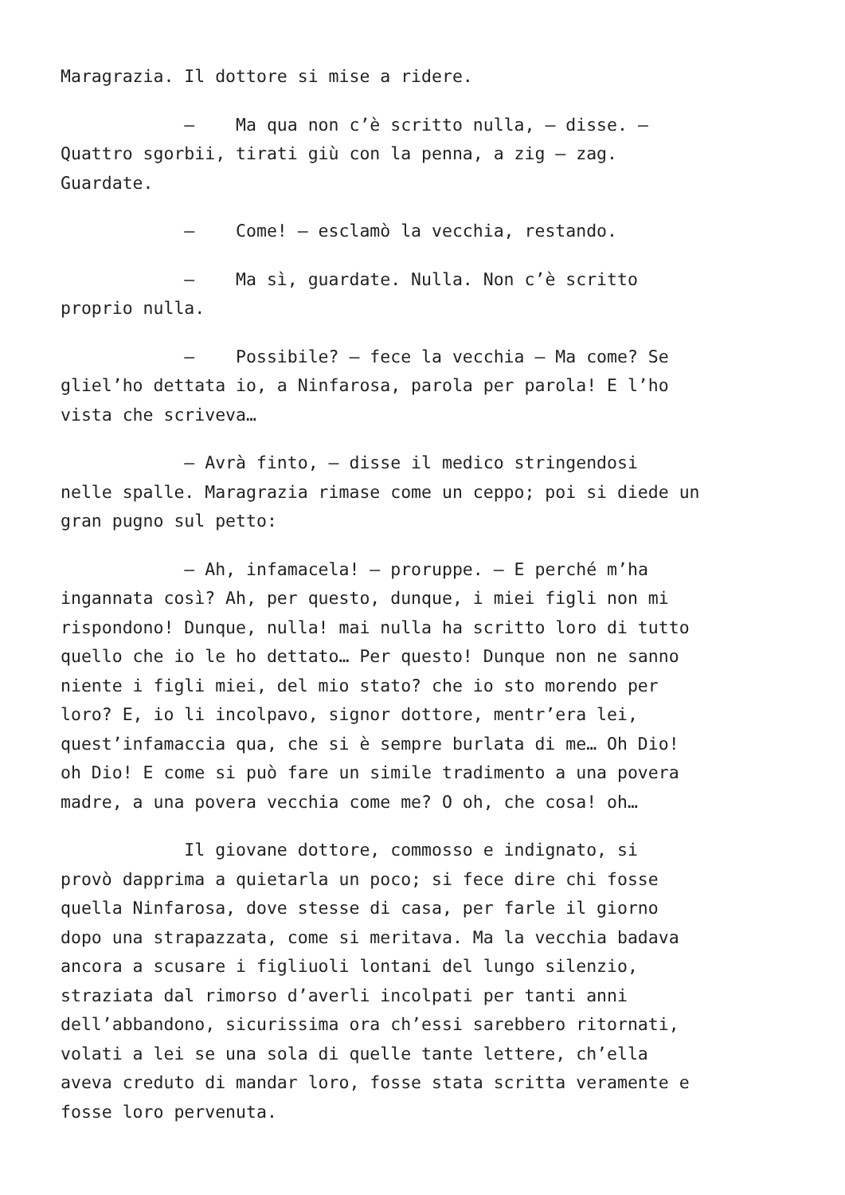Maragrazia. Il dottore si mise a ridere.
– Ma qua non c’è scritto nulla, – disse. – Quattro sgorbii, tirati giù con la penna, a zig – zag. Guardate.
– Come! – esclamò la vecchia, restando.
– Ma sì, guardate. Nulla. Non c’è scritto proprio nulla.
– Possibile? – fece la vecchia – Ma come? Se gliel’ho dettata io, a Ninfarosa, parola per parola! E l’ho vista che scriveva…
– Avrà finto, – disse il medico stringendosi nelle spalle. Maragrazia rimase come un ceppo; poi si diede un gran pugno sul petto:
– Ah, infamacela! – proruppe. – E perché m’ha ingannata così? Ah, per questo, dunque, i miei figli non mi rispondono! Dunque, nulla! mai nulla ha scritto loro di tutto quello che io le ho dettato… Per questo! Dunque non ne sanno niente i figli miei, del mio stato? che io sto morendo per loro? E, io li incolpavo, signor dottore, mentr’era lei, quest’infamaccia qua, che si è sempre burlata di me… Oh Dio! oh Dio! E come si può fare un simile tradimento a una povera madre, a una povera vecchia come me? O oh, che cosa! oh…
Il giovane dottore, commosso e indignato, si provò dapprima a quietarla un poco; si fece dire chi fosse quella Ninfarosa, dove stesse di casa, per farle il giorno dopo una strapazzata, come si meritava. Ma la vecchia badava ancora a scusare i figliuoli lontani del lungo silenzio, straziata dal rimorso d’averli incolpati per tanti anni dell’abbandono, sicurissima ora ch’essi sarebbero ritornati, volati a lei se una sola di quelle tante lettere, ch’ella aveva creduto di mandar loro, fosse stata scritta veramente e fosse loro pervenuta.